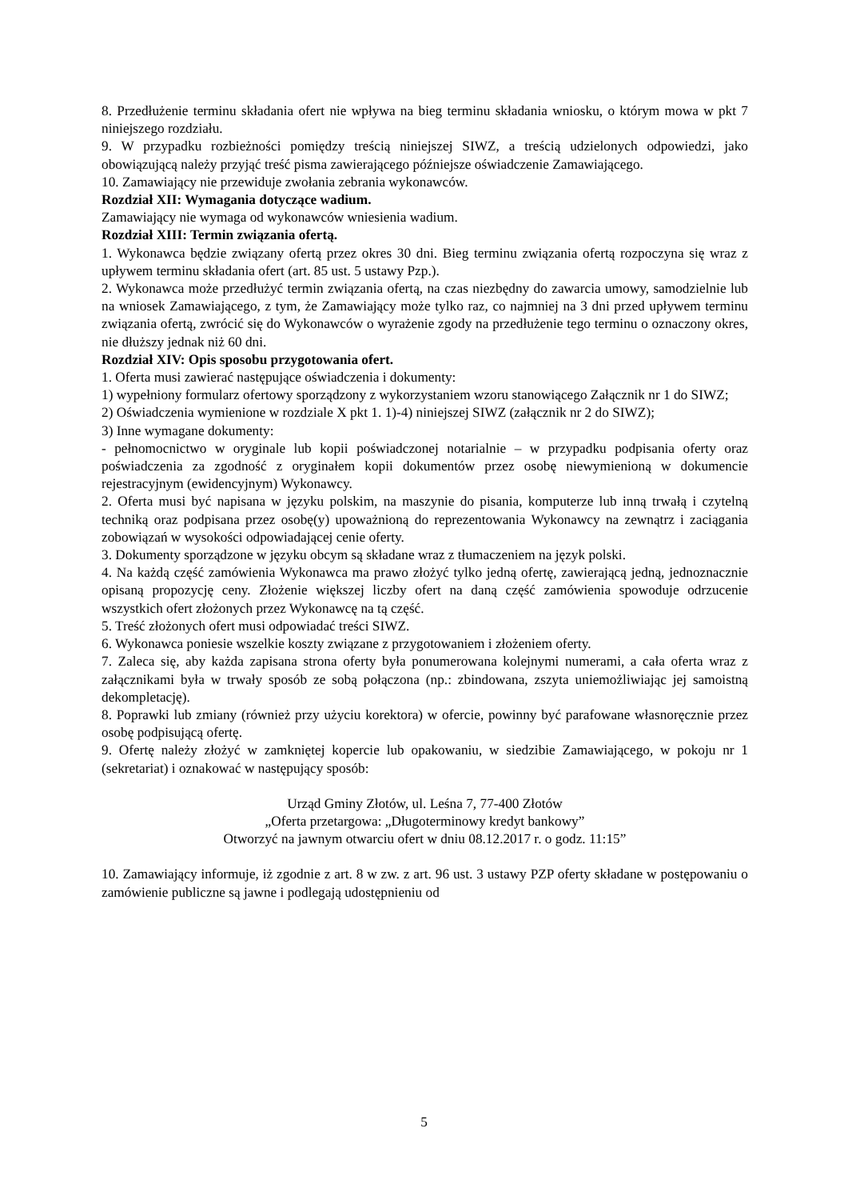8. Przedłużenie terminu składania ofert nie wpływa na bieg terminu składania wniosku, o którym mowa w pkt 7 niniejszego rozdziału.
9. W przypadku rozbieżności pomiędzy treścią niniejszej SIWZ, a treścią udzielonych odpowiedzi, jako obowiązującą należy przyjąć treść pisma zawierającego późniejsze oświadczenie Zamawiającego.
10. Zamawiający nie przewiduje zwołania zebrania wykonawców.
Rozdział XII: Wymagania dotyczące wadium.
Zamawiający nie wymaga od wykonawców wniesienia wadium.
Rozdział XIII: Termin związania ofertą.
1. Wykonawca będzie związany ofertą przez okres 30 dni. Bieg terminu związania ofertą rozpoczyna się wraz z upływem terminu składania ofert (art. 85 ust. 5 ustawy Pzp.).
2. Wykonawca może przedłużyć termin związania ofertą, na czas niezbędny do zawarcia umowy, samodzielnie lub na wniosek Zamawiającego, z tym, że Zamawiający może tylko raz, co najmniej na 3 dni przed upływem terminu związania ofertą, zwrócić się do Wykonawców o wyrażenie zgody na przedłużenie tego terminu o oznaczony okres, nie dłuższy jednak niż 60 dni.
Rozdział XIV: Opis sposobu przygotowania ofert.
1. Oferta musi zawierać następujące oświadczenia i dokumenty:
1) wypełniony formularz ofertowy sporządzony z wykorzystaniem wzoru stanowiącego Załącznik nr 1 do SIWZ;
2) Oświadczenia wymienione w rozdziale X pkt 1. 1)-4) niniejszej SIWZ (załącznik nr 2 do SIWZ);
3) Inne wymagane dokumenty:
- pełnomocnictwo w oryginale lub kopii poświadczonej notarialnie – w przypadku podpisania oferty oraz poświadczenia za zgodność z oryginałem kopii dokumentów przez osobę niewymienioną w dokumencie rejestracyjnym (ewidencyjnym) Wykonawcy.
2. Oferta musi być napisana w języku polskim, na maszynie do pisania, komputerze lub inną trwałą i czytelną techniką oraz podpisana przez osobę(y) upoważnioną do reprezentowania Wykonawcy na zewnątrz i zaciągania zobowiązań w wysokości odpowiadającej cenie oferty.
3. Dokumenty sporządzone w języku obcym są składane wraz z tłumaczeniem na język polski.
4. Na każdą część zamówienia Wykonawca ma prawo złożyć tylko jedną ofertę, zawierającą jedną, jednoznacznie opisaną propozycję ceny. Złożenie większej liczby ofert na daną część zamówienia spowoduje odrzucenie wszystkich ofert złożonych przez Wykonawcę na tą część.
5. Treść złożonych ofert musi odpowiadać treści SIWZ.
6. Wykonawca poniesie wszelkie koszty związane z przygotowaniem i złożeniem oferty.
7. Zaleca się, aby każda zapisana strona oferty była ponumerowana kolejnymi numerami, a cała oferta wraz z załącznikami była w trwały sposób ze sobą połączona (np.: zbindowana, zszyta uniemożliwiając jej samoistną dekompletację).
8. Poprawki lub zmiany (również przy użyciu korektora) w ofercie, powinny być parafowane własnoręcznie przez osobę podpisującą ofertę.
9. Ofertę należy złożyć w zamkniętej kopercie lub opakowaniu, w siedzibie Zamawiającego, w pokoju nr 1 (sekretariat) i oznakować w następujący sposób:
Urząd Gminy Złotów, ul. Leśna 7, 77-400 Złotów
„Oferta przetargowa: „Długoterminowy kredyt bankowy”
Otworzyć na jawnym otwarciu ofert w dniu 08.12.2017 r. o godz. 11:15”
10. Zamawiający informuje, iż zgodnie z art. 8 w zw. z art. 96 ust. 3 ustawy PZP oferty składane w postępowaniu o zamówienie publiczne są jawne i podlegają udostępnieniu od
5